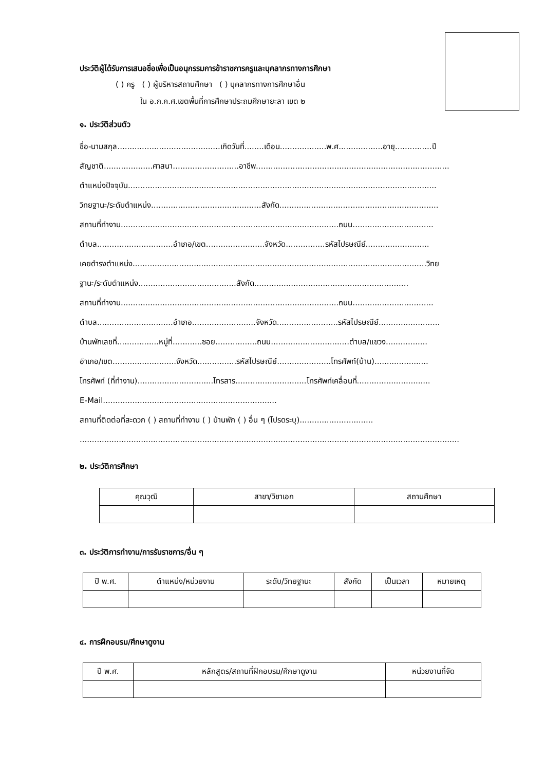ประวัติผู้ได้รับการเสนอชื่อเพื่อเป็นอนุกรรมการข้าราชการครูและบุคลากรทางการศึกษา
( ) ครู ( ) ผู้บริหารสถานศึกษา ( ) บุคลากรทางการศึกษาอื่น
ใน อ.ก.ค.ศ.เขตพื้นที่การศึกษาประถมศึกษายะลา เขต ๒
๑. ประวัติส่วนตัว
ชื่อ-นามสกุล..........................................เกิดวันที่........เดือน...................พ.ศ..................อายุ...............ปี
สัญชาติ....................ศาสนา...........................อาชีพ...............................................................................
ตำแหน่งปัจจุบัน..............................................................................................................................
วิทยฐานะ/ระดับตำแหน่ง.............................................สังกัด.................................................................
สถานที่ทำงาน.........................................................................................ถนน.................................
ตำบล...............................อำเภอ/เขต........................จังหวัด................รหัสไปรษณีย์..........................
เคยดำรงตำแหน่ง........................................................................................................................วิทย
ฐานะ/ระดับตำแหน่ง........................................สังกัด...............................................................
สถานที่ทำงาน.........................................................................................ถนน.................................
ตำบล...............................อำเภอ..........................จังหวัด.........................รหัสไปรษณีย์.........................
บ้านพักเลขที่.................หมู่ที่............ซอย.................ถนน................................ตำบล/แขวง.................
อำเภอ/เขต..........................จังหวัด................รหัสไปรษณีย์......................โทรศัพท์(บ้าน)......................
โทรศัพท์ (ที่ทำงาน)...............................โทรสาร.............................โทรศัพท์เคลื่อนที่..............................
E-Mail.......................................................................
สถานที่ติดต่อที่สะดวก ( ) สถานที่ทำงาน ( ) บ้านพัก ( ) อื่น ๆ (โปรดระบุ)..............................
...........................................................................................................................................................
๒. ประวัติการศึกษา
| คุณวุฒิ | สาขา/วิชาเอก | สถานศึกษา |
| --- | --- | --- |
๓. ประวัติการทำงาน/การรับราชการ/อื่น ๆ
| ปี พ.ศ. | ตำแหน่ง/หน่วยงาน | ระดับ/วิทยฐานะ | สังกัด | เป็นเวลา | หมายเหตุ |
| --- | --- | --- | --- | --- | --- |
๔. การฝึกอบรม/ศึกษาดูงาน
| ปี พ.ศ. | หลักสูตร/สถานที่ฝึกอบรม/ศึกษาดูงาน | หน่วยงานที่จัด |
| --- | --- | --- |